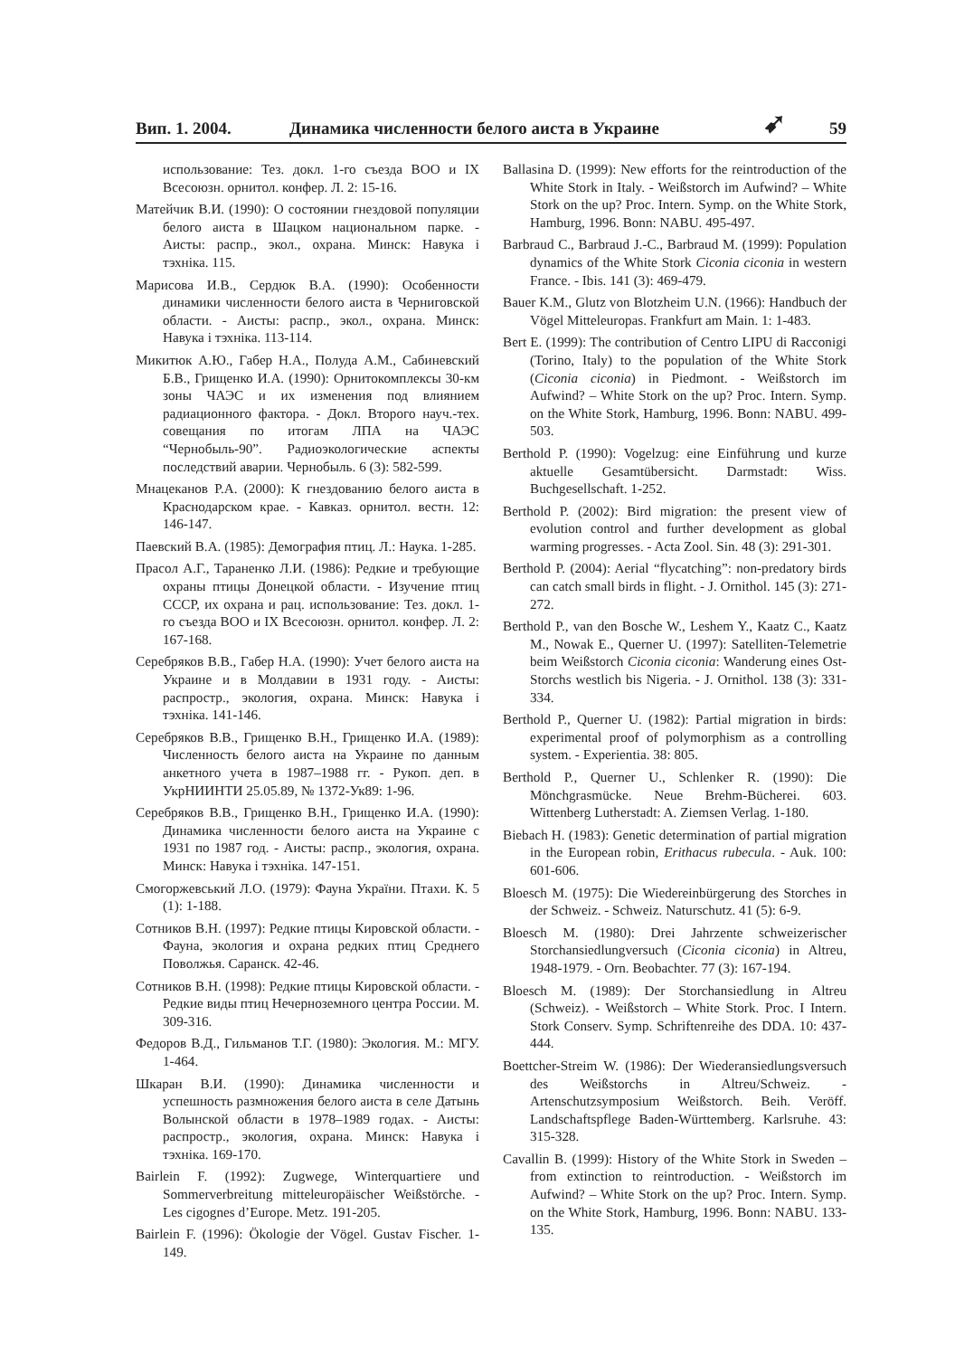Вип. 1. 2004. Динамика численности белого аиста в Украине ➹ 59
использование: Тез. докл. 1-го съезда ВОО и IX Всесоюзн. орнитол. конфер. Л. 2: 15-16.
Матейчик В.И. (1990): О состоянии гнездовой популяции белого аиста в Шацком национальном парке. - Аисты: распр., экол., охрана. Минск: Навука і тэхніка. 115.
Марисова И.В., Сердюк В.А. (1990): Особенности динамики численности белого аиста в Черниговской области. - Аисты: распр., экол., охрана. Минск: Навука і тэхніка. 113-114.
Микитюк А.Ю., Габер Н.А., Полуда А.М., Сабиневский Б.В., Грищенко И.А. (1990): Орнитокомплексы 30-км зоны ЧАЭС и их изменения под влиянием радиационного фактора. - Докл. Второго науч.-тех. совещания по итогам ЛПА на ЧАЭС “Чернобыль-90”. Радиоэкологические аспекты последствий аварии. Чернобыль. 6 (3): 582-599.
Мнацеканов Р.А. (2000): К гнездованию белого аиста в Краснодарском крае. - Кавказ. орнитол. вестн. 12: 146-147.
Паевский В.А. (1985): Демография птиц. Л.: Наука. 1-285.
Прасол А.Г., Тараненко Л.И. (1986): Редкие и требующие охраны птицы Донецкой области. - Изучение птиц СССР, их охрана и рац. использование: Тез. докл. 1-го съезда ВОО и IX Всесоюзн. орнитол. конфер. Л. 2: 167-168.
Серебряков В.В., Габер Н.А. (1990): Учет белого аиста на Украине и в Молдавии в 1931 году. - Аисты: распростр., экология, охрана. Минск: Навука і тэхніка. 141-146.
Серебряков В.В., Грищенко В.Н., Грищенко И.А. (1989): Численность белого аиста на Украине по данным анкетного учета в 1987–1988 гг. - Рукоп. деп. в УкрНИИНТИ 25.05.89, № 1372-Ук89: 1-96.
Серебряков В.В., Грищенко В.Н., Грищенко И.А. (1990): Динамика численности белого аиста на Украине с 1931 по 1987 год. - Аисты: распр., экология, охрана. Минск: Навука і тэхніка. 147-151.
Смогоржевський Л.О. (1979): Фауна України. Птахи. К. 5 (1): 1-188.
Сотников В.Н. (1997): Редкие птицы Кировской области. - Фауна, экология и охрана редких птиц Среднего Поволжья. Саранск. 42-46.
Сотников В.Н. (1998): Редкие птицы Кировской области. - Редкие виды птиц Нечерноземного центра России. М. 309-316.
Федоров В.Д., Гильманов Т.Г. (1980): Экология. М.: МГУ. 1-464.
Шкаран В.И. (1990): Динамика численности и успешность размножения белого аиста в селе Датынь Волынской области в 1978–1989 годах. - Аисты: распростр., экология, охрана. Минск: Навука і тэхніка. 169-170.
Bairlein F. (1992): Zugwege, Winterquartiere und Sommerverbreitung mitteleuropäischer Weißstörche. - Les cigognes d’Europe. Metz. 191-205.
Bairlein F. (1996): Ökologie der Vögel. Gustav Fischer. 1-149.
Ballasina D. (1999): New efforts for the reintroduction of the White Stork in Italy. - Weißstorch im Aufwind? – White Stork on the up? Proc. Intern. Symp. on the White Stork, Hamburg, 1996. Bonn: NABU. 495-497.
Barbraud C., Barbraud J.-C., Barbraud M. (1999): Population dynamics of the White Stork Ciconia ciconia in western France. - Ibis. 141 (3): 469-479.
Bauer K.M., Glutz von Blotzheim U.N. (1966): Handbuch der Vögel Mitteleuropas. Frankfurt am Main. 1: 1-483.
Bert E. (1999): The contribution of Centro LIPU di Racconigi (Torino, Italy) to the population of the White Stork (Ciconia ciconia) in Piedmont. - Weißstorch im Aufwind? – White Stork on the up? Proc. Intern. Symp. on the White Stork, Hamburg, 1996. Bonn: NABU. 499-503.
Berthold P. (1990): Vogelzug: eine Einführung und kurze aktuelle Gesamtübersicht. Darmstadt: Wiss. Buchgesellschaft. 1-252.
Berthold P. (2002): Bird migration: the present view of evolution control and further development as global warming progresses. - Acta Zool. Sin. 48 (3): 291-301.
Berthold P. (2004): Aerial “flycatching”: non-predatory birds can catch small birds in flight. - J. Ornithol. 145 (3): 271-272.
Berthold P., van den Bosche W., Leshem Y., Kaatz C., Kaatz M., Nowak E., Querner U. (1997): Satelliten-Telemetrie beim Weißstorch Ciconia ciconia: Wanderung eines Ost-Storchs westlich bis Nigeria. - J. Ornithol. 138 (3): 331-334.
Berthold P., Querner U. (1982): Partial migration in birds: experimental proof of polymorphism as a controlling system. - Experientia. 38: 805.
Berthold P., Querner U., Schlenker R. (1990): Die Mönchgrasmücke. Neue Brehm-Bücherei. 603. Wittenberg Lutherstadt: A. Ziemsen Verlag. 1-180.
Biebach H. (1983): Genetic determination of partial migration in the European robin, Erithacus rubecula. - Auk. 100: 601-606.
Bloesch M. (1975): Die Wiedereinbürgerung des Storches in der Schweiz. - Schweiz. Naturschutz. 41 (5): 6-9.
Bloesch M. (1980): Drei Jahrzente schweizerischer Storchansiedlungversuch (Ciconia ciconia) in Altreu, 1948-1979. - Orn. Beobachter. 77 (3): 167-194.
Bloesch M. (1989): Der Storchansiedlung in Altreu (Schweiz). - Weißstorch – White Stork. Proc. I Intern. Stork Conserv. Symp. Schriftenreihe des DDA. 10: 437-444.
Boettcher-Streim W. (1986): Der Wiederansiedlungsversuch des Weißstorchs in Altreu/Schweiz. - Artenschutzsymposium Weißstorch. Beih. Veröff. Landschaftspflege Baden-Württemberg. Karlsruhe. 43: 315-328.
Cavallin B. (1999): History of the White Stork in Sweden – from extinction to reintroduction. - Weißstorch im Aufwind? – White Stork on the up? Proc. Intern. Symp. on the White Stork, Hamburg, 1996. Bonn: NABU. 133-135.